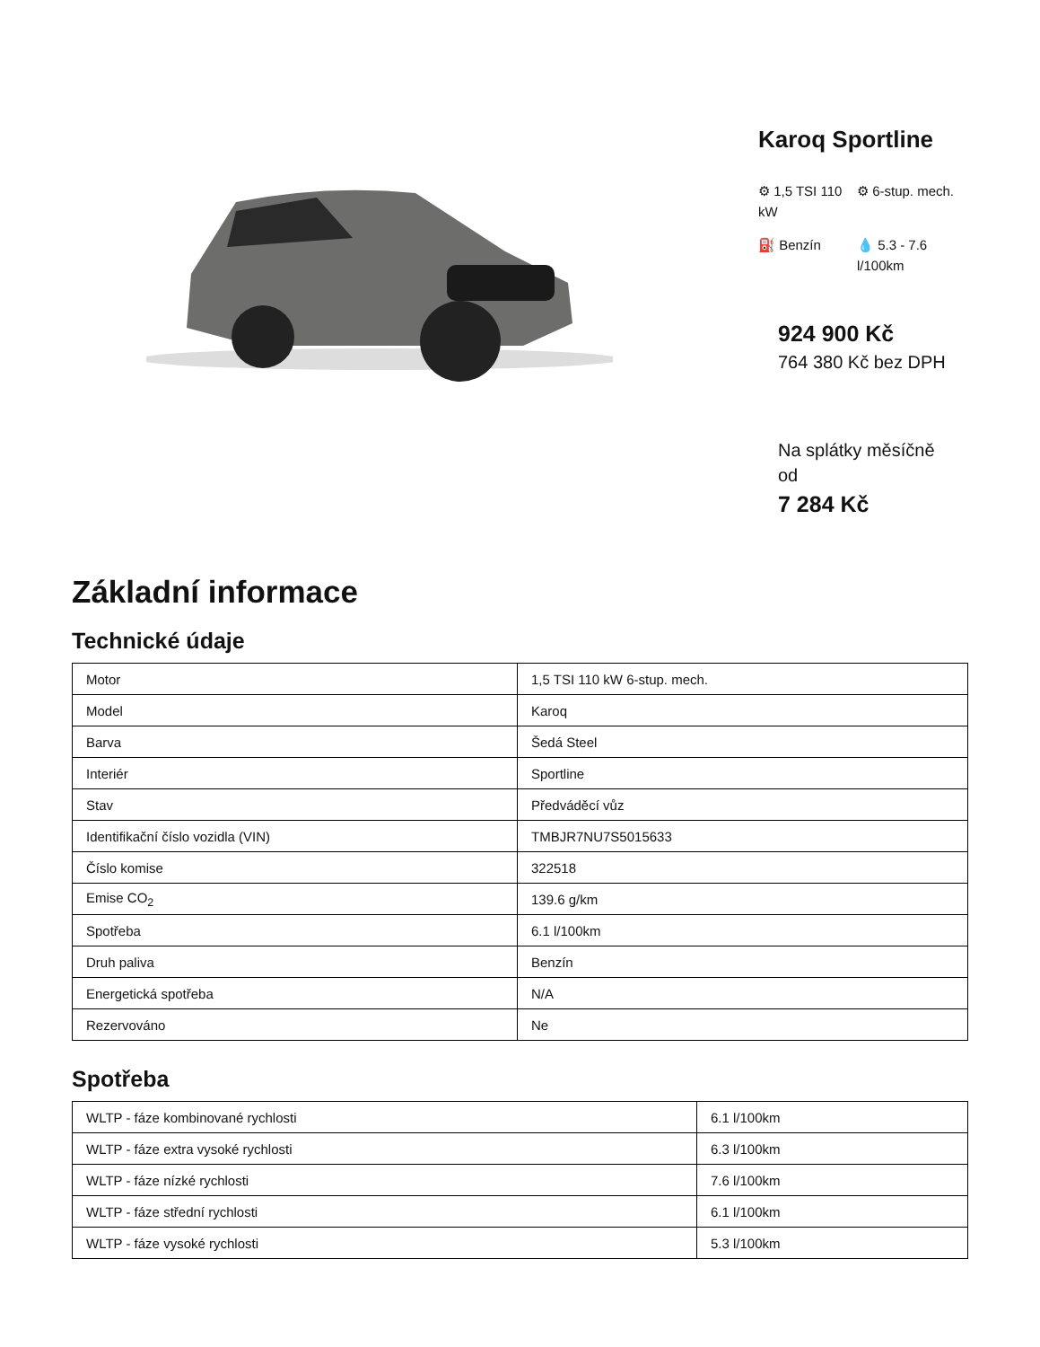Karoq Sportline
⚙ 1,5 TSI 110 kW
⚙ 6-stup. mech.
⛽ Benzín
💧 5.3 - 7.6 l/100km
924 900 Kč
764 380 Kč bez DPH
Na splátky měsíčně od
7 284 Kč
Základní informace
Technické údaje
| Motor | 1,5 TSI 110 kW 6-stup. mech. |
| Model | Karoq |
| Barva | Šedá Steel |
| Interiér | Sportline |
| Stav | Předváděcí vůz |
| Identifikační číslo vozidla (VIN) | TMBJR7NU7S5015633 |
| Číslo komise | 322518 |
| Emise CO<sub>2</sub> | 139.6 g/km |
| Spotřeba | 6.1 l/100km |
| Druh paliva | Benzín |
| Energetická spotřeba | N/A |
| Rezervováno | Ne |
Spotřeba
| WLTP - fáze kombinované rychlosti | 6.1 l/100km |
| WLTP - fáze extra vysoké rychlosti | 6.3 l/100km |
| WLTP - fáze nízké rychlosti | 7.6 l/100km |
| WLTP - fáze střední rychlosti | 6.1 l/100km |
| WLTP - fáze vysoké rychlosti | 5.3 l/100km |